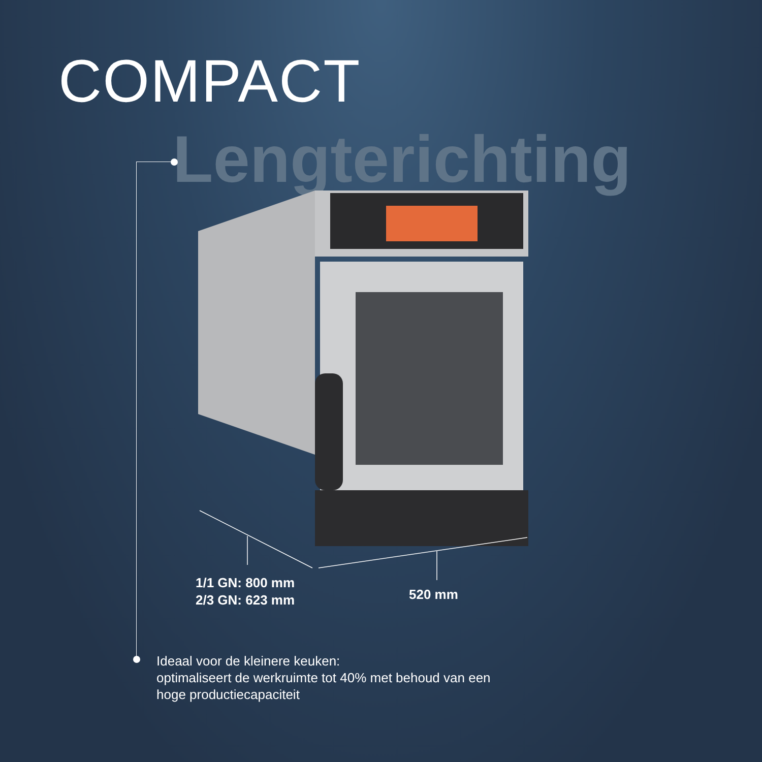COMPACT
Lengterichting
1/1 GN: 800 mm
2/3 GN: 623 mm
520 mm
Ideaal voor de kleinere keuken:
optimaliseert de werkruimte tot 40% met behoud van een
hoge productiecapaciteit